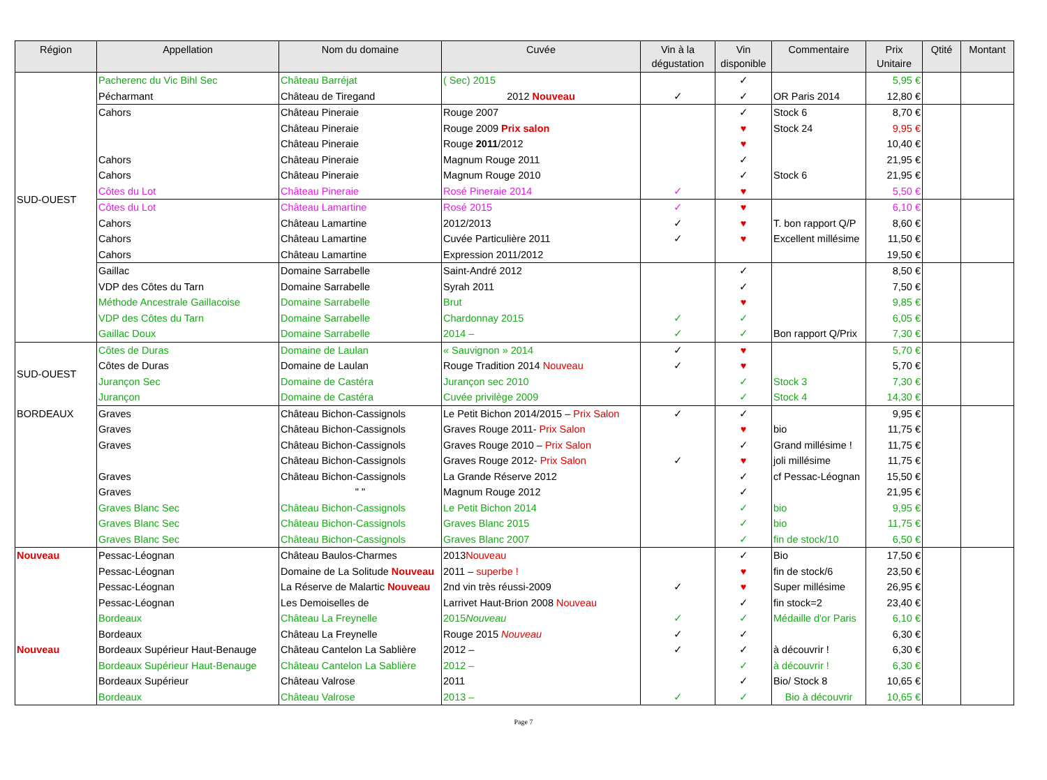| Région | Appellation | Nom du domaine | Cuvée | Vin à la dégustation | Vin disponible | Commentaire | Prix Unitaire | Qtité | Montant |
| --- | --- | --- | --- | --- | --- | --- | --- | --- | --- |
| SUD-OUEST | Pacherenc du Vic Bihl Sec | Château Barréjat | ( Sec) 2015 | | ✓ | | 5,95 € | | |
| | Pécharmant | Château de Tiregand | 2012 Nouveau | ✓ | ✓ | OR Paris 2014 | 12,80 € | | |
| | Cahors | Château Pineraie | Rouge 2007 | | ✓ | Stock 6 | 8,70 € | | |
| | | Château Pineraie | Rouge 2009 Prix salon | | ♥ | Stock 24 | 9,95 € | | |
| | | Château Pineraie | Rouge 2011 /2012 | | ♥ | | 10,40 € | | |
| | Cahors | Château Pineraie | Magnum Rouge 2011 | | ✓ | | 21,95 € | | |
| | Cahors | Château Pineraie | Magnum Rouge 2010 | | ✓ | Stock 6 | 21,95 € | | |
| | Côtes du Lot | Château Pineraie | Rosé Pineraie 2014 | ✓ | ♥ | | 5,50 € | | |
| | Côtes du Lot | Château Lamartine | Rosé 2015 | ✓ | ♥ | | 6,10 € | | |
| | Cahors | Château Lamartine | 2012/2013 | ✓ | ♥ | T. bon rapport Q/P | 8,60 € | | |
| | Cahors | Château Lamartine | Cuvée Particulière 2011 | ✓ | ♥ | Excellent millésime | 11,50 € | | |
| | Cahors | Château Lamartine | Expression 2011/2012 | | | | 19,50 € | | |
| | Gaillac | Domaine Sarrabelle | Saint-André 2012 | | ✓ | | 8,50 € | | |
| | VDP des Côtes du Tarn | Domaine Sarrabelle | Syrah 2011 | | ✓ | | 7,50 € | | |
| | Méthode Ancestrale Gaillacoise | Domaine Sarrabelle | Brut | | ♥ | | 9,85 € | | |
| | VDP des Côtes du Tarn | Domaine Sarrabelle | Chardonnay 2015 | ✓ | ✓ | | 6,05 € | | |
| | Gaillac Doux | Domaine Sarrabelle | 2014 – | ✓ | ✓ | Bon rapport Q/Prix | 7,30 € | | |
| SUD-OUEST | Côtes de Duras | Domaine de Laulan | « Sauvignon » 2014 | ✓ | ♥ | | 5,70 € | | |
| | Côtes de Duras | Domaine de Laulan | Rouge Tradition 2014 Nouveau | ✓ | ♥ | | 5,70 € | | |
| | Jurançon Sec | Domaine de Castéra | Jurançon sec 2010 | | ✓ | Stock 3 | 7,30 € | | |
| | Jurançon | Domaine de Castéra | Cuvée privilège 2009 | | ✓ | Stock 4 | 14,30 € | | |
| BORDEAUX | Graves | Château Bichon-Cassignols | Le Petit Bichon 2014/2015 – Prix Salon | ✓ | ✓ | | 9,95 € | | |
| | Graves | Château Bichon-Cassignols | Graves Rouge 2011- Prix Salon | | ♥ | bio | 11,75 € | | |
| | Graves | Château Bichon-Cassignols | Graves Rouge 2010 – Prix Salon | | ✓ | Grand millésime ! | 11,75 € | | |
| | | Château Bichon-Cassignols | Graves Rouge 2012- Prix Salon | ✓ | ♥ | joli millésime | 11,75 € | | |
| | Graves | Château Bichon-Cassignols | La Grande Réserve 2012 | | ✓ | cf Pessac-Léognan | 15,50 € | | |
| | Graves | " " | Magnum Rouge 2012 | | ✓ | | 21,95 € | | |
| | Graves Blanc Sec | Château Bichon-Cassignols | Le Petit Bichon 2014 | | ✓ | bio | 9,95 € | | |
| | Graves Blanc Sec | Château Bichon-Cassignols | Graves Blanc 2015 | | ✓ | bio | 11,75 € | | |
| | Graves Blanc Sec | Château Bichon-Cassignols | Graves Blanc 2007 | | ✓ | fin de stock/10 | 6,50 € | | |
| Nouveau | Pessac-Léognan | Château Baulos-Charmes | 2013 Nouveau | | ✓ | Bio | 17,50 € | | |
| | Pessac-Léognan | Domaine de La Solitude Nouveau | 2011 – superbe ! | | ♥ | fin de stock/6 | 23,50 € | | |
| | Pessac-Léognan | La Réserve de Malartic Nouveau | 2nd vin très réussi-2009 | ✓ | ♥ | Super millésime | 26,95 € | | |
| | Pessac-Léognan | Les Demoiselles de | Larrivet Haut-Brion 2008 Nouveau | | ✓ | fin stock=2 | 23,40 € | | |
| | Bordeaux | Château La Freynelle | 2015 Nouveau | ✓ | ✓ | Médaille d'or Paris | 6,10 € | | |
| | Bordeaux | Château La Freynelle | Rouge 2015 Nouveau | ✓ | ✓ | | 6,30 € | | |
| Nouveau | Bordeaux Supérieur Haut-Benauge | Château Cantelon La Sablière | 2012 – | ✓ | ✓ | à découvrir ! | 6,30 € | | |
| | Bordeaux Supérieur Haut-Benauge | Château Cantelon La Sablière | 2012 – | | ✓ | à découvrir ! | 6,30 € | | |
| | Bordeaux Supérieur | Château Valrose | 2011 | | ✓ | Bio/ Stock 8 | 10,65 € | | |
| | Bordeaux | Château Valrose | 2013 – | ✓ | ✓ | Bio à découvrir | 10,65 € | | |
Page 7